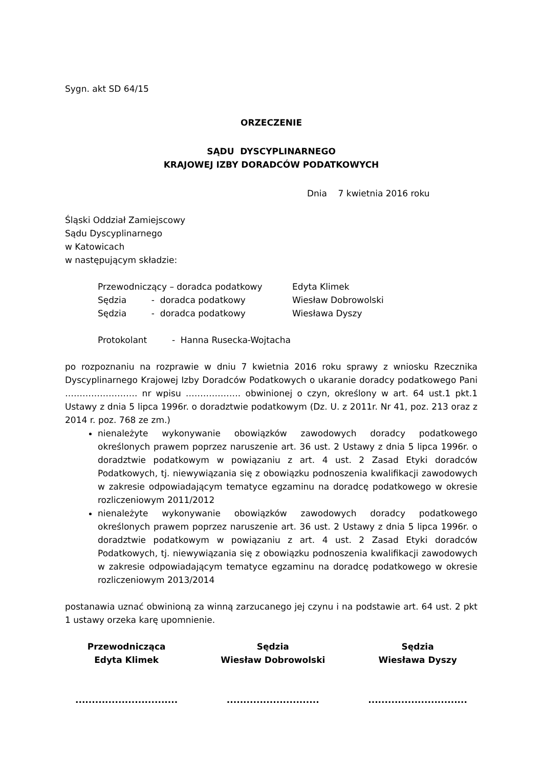Sygn. akt SD 64/15
ORZECZENIE
SĄDU DYSCYPLINARNEGO
KRAJOWEJ IZBY DORADCÓW PODATKOWYCH
Dnia 7 kwietnia 2016 roku
Śląski Oddział Zamiejscowy
Sądu Dyscyplinarnego
w Katowicach
w następującym składzie:
Przewodniczący – doradca podatkowy Edyta Klimek
Sędzia - doradca podatkowy Wiesław Dobrowolski
Sędzia - doradca podatkowy Wiesława Dyszy
Protokolant - Hanna Rusecka-Wojtacha
po rozpoznaniu na rozprawie w dniu 7 kwietnia 2016 roku sprawy z wniosku Rzecznika Dyscyplinarnego Krajowej Izby Doradców Podatkowych o ukaranie doradcy podatkowego Pani ……………………. nr wpisu ………………. obwinionej o czyn, określony w art. 64 ust.1 pkt.1 Ustawy z dnia 5 lipca 1996r. o doradztwie podatkowym (Dz. U. z 2011r. Nr 41, poz. 213 oraz z 2014 r. poz. 768 ze zm.)
nienależyte wykonywanie obowiązków zawodowych doradcy podatkowego określonych prawem poprzez naruszenie art. 36 ust. 2 Ustawy z dnia 5 lipca 1996r. o doradztwie podatkowym w powiązaniu z art. 4 ust. 2 Zasad Etyki doradców Podatkowych, tj. niewywiązania się z obowiązku podnoszenia kwalifikacji zawodowych w zakresie odpowiadającym tematyce egzaminu na doradcę podatkowego w okresie rozliczeniowym 2011/2012
nienależyte wykonywanie obowiązków zawodowych doradcy podatkowego określonych prawem poprzez naruszenie art. 36 ust. 2 Ustawy z dnia 5 lipca 1996r. o doradztwie podatkowym w powiązaniu z art. 4 ust. 2 Zasad Etyki doradców Podatkowych, tj. niewywiązania się z obowiązku podnoszenia kwalifikacji zawodowych w zakresie odpowiadającym tematyce egzaminu na doradcę podatkowego w okresie rozliczeniowym 2013/2014
postanawia uznać obwinioną za winną zarzucanego jej czynu i na podstawie art. 64 ust. 2 pkt 1 ustawy orzeka karę upomnienie.
Przewodnicząca
Edyta Klimek
...............................
Sędzia
Wiesław Dobrowolski
............................
Sędzia
Wiesława Dyszy
..............................